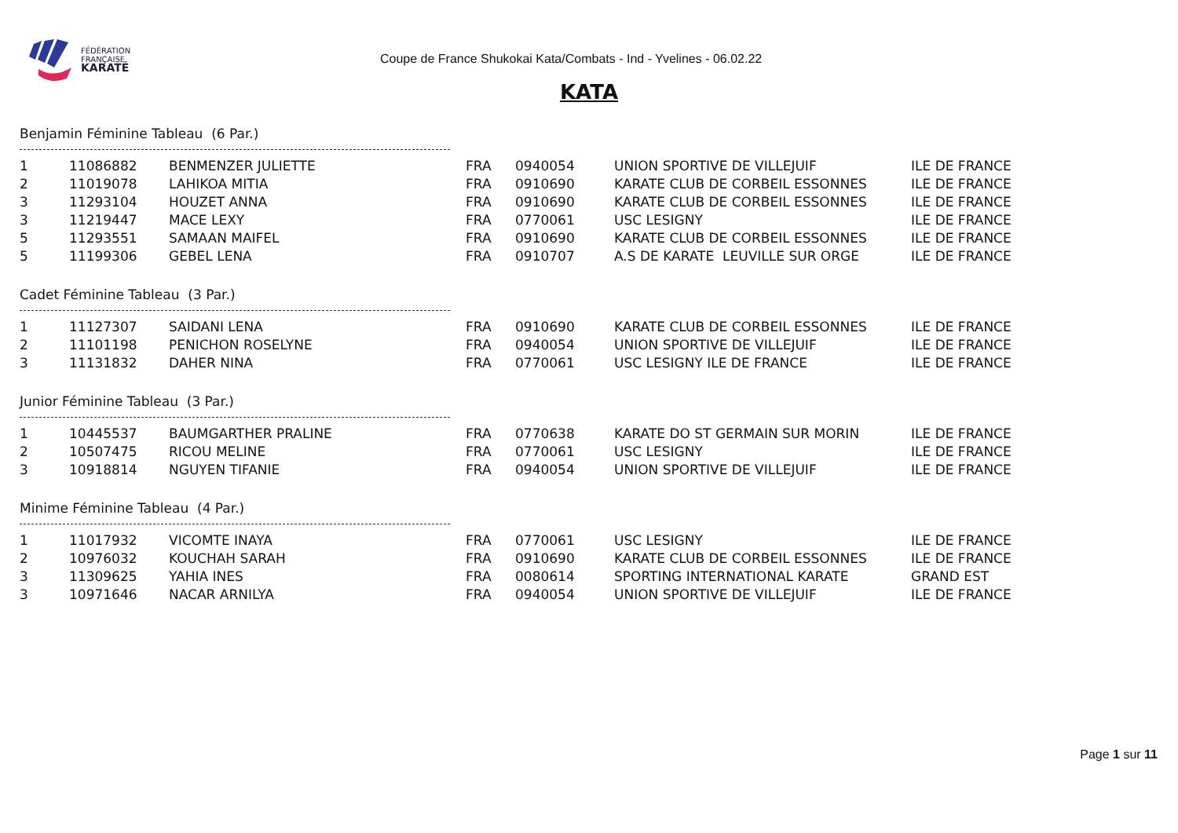FÉDÉRATION
FRANÇAISE
KARATÉ
Coupe de France Shukokai Kata/Combats - Ind - Yvelines - 06.02.22
KATA
Benjamin Féminine Tableau (6 Par.)
| 1 | 11086882 | BENMENZER JULIETTE | FRA | 0940054 | UNION SPORTIVE DE VILLEJUIF | ILE DE FRANCE |
| 2 | 11019078 | LAHIKOA MITIA | FRA | 0910690 | KARATE CLUB DE CORBEIL ESSONNES | ILE DE FRANCE |
| 3 | 11293104 | HOUZET ANNA | FRA | 0910690 | KARATE CLUB DE CORBEIL ESSONNES | ILE DE FRANCE |
| 3 | 11219447 | MACE LEXY | FRA | 0770061 | USC LESIGNY | ILE DE FRANCE |
| 5 | 11293551 | SAMAAN MAIFEL | FRA | 0910690 | KARATE CLUB DE CORBEIL ESSONNES | ILE DE FRANCE |
| 5 | 11199306 | GEBEL LENA | FRA | 0910707 | A.S DE KARATE LEUVILLE SUR ORGE | ILE DE FRANCE |
Cadet Féminine Tableau (3 Par.)
| 1 | 11127307 | SAIDANI LENA | FRA | 0910690 | KARATE CLUB DE CORBEIL ESSONNES | ILE DE FRANCE |
| 2 | 11101198 | PENICHON ROSELYNE | FRA | 0940054 | UNION SPORTIVE DE VILLEJUIF | ILE DE FRANCE |
| 3 | 11131832 | DAHER NINA | FRA | 0770061 | USC LESIGNY ILE DE FRANCE | ILE DE FRANCE |
Junior Féminine Tableau (3 Par.)
| 1 | 10445537 | BAUMGARTHER PRALINE | FRA | 0770638 | KARATE DO ST GERMAIN SUR MORIN | ILE DE FRANCE |
| 2 | 10507475 | RICOU MELINE | FRA | 0770061 | USC LESIGNY | ILE DE FRANCE |
| 3 | 10918814 | NGUYEN TIFANIE | FRA | 0940054 | UNION SPORTIVE DE VILLEJUIF | ILE DE FRANCE |
Minime Féminine Tableau (4 Par.)
| 1 | 11017932 | VICOMTE INAYA | FRA | 0770061 | USC LESIGNY | ILE DE FRANCE |
| 2 | 10976032 | KOUCHAH SARAH | FRA | 0910690 | KARATE CLUB DE CORBEIL ESSONNES | ILE DE FRANCE |
| 3 | 11309625 | YAHIA INES | FRA | 0080614 | SPORTING INTERNATIONAL KARATE | GRAND EST |
| 3 | 10971646 | NACAR ARNILYA | FRA | 0940054 | UNION SPORTIVE DE VILLEJUIF | ILE DE FRANCE |
Page 1 sur 11